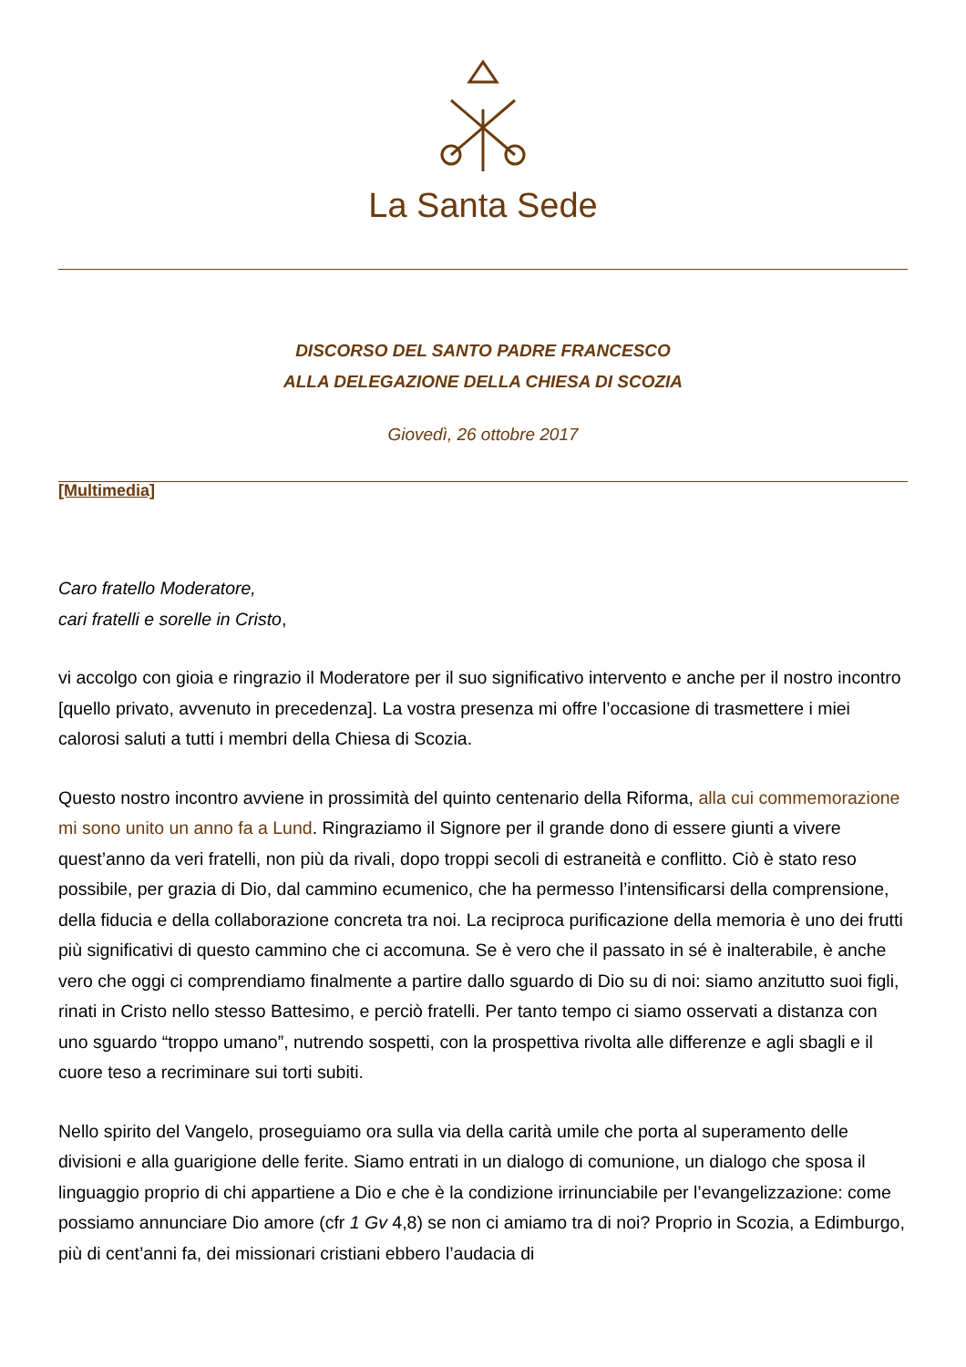La Santa Sede
DISCORSO DEL SANTO PADRE FRANCESCO
ALLA DELEGAZIONE DELLA CHIESA DI SCOZIA
Giovedì, 26 ottobre 2017
[Multimedia]
Caro fratello Moderatore,
cari fratelli e sorelle in Cristo,
vi accolgo con gioia e ringrazio il Moderatore per il suo significativo intervento e anche per il nostro incontro [quello privato, avvenuto in precedenza]. La vostra presenza mi offre l’occasione di trasmettere i miei calorosi saluti a tutti i membri della Chiesa di Scozia.
Questo nostro incontro avviene in prossimità del quinto centenario della Riforma, alla cui commemorazione mi sono unito un anno fa a Lund. Ringraziamo il Signore per il grande dono di essere giunti a vivere quest’anno da veri fratelli, non più da rivali, dopo troppi secoli di estraneità e conflitto. Ciò è stato reso possibile, per grazia di Dio, dal cammino ecumenico, che ha permesso l’intensificarsi della comprensione, della fiducia e della collaborazione concreta tra noi. La reciproca purificazione della memoria è uno dei frutti più significativi di questo cammino che ci accomuna. Se è vero che il passato in sé è inalterabile, è anche vero che oggi ci comprendiamo finalmente a partire dallo sguardo di Dio su di noi: siamo anzitutto suoi figli, rinati in Cristo nello stesso Battesimo, e perciò fratelli. Per tanto tempo ci siamo osservati a distanza con uno sguardo “troppo umano”, nutrendo sospetti, con la prospettiva rivolta alle differenze e agli sbagli e il cuore teso a recriminare sui torti subiti.
Nello spirito del Vangelo, proseguiamo ora sulla via della carità umile che porta al superamento delle divisioni e alla guarigione delle ferite. Siamo entrati in un dialogo di comunione, un dialogo che sposa il linguaggio proprio di chi appartiene a Dio e che è la condizione irrinunciabile per l’evangelizzazione: come possiamo annunciare Dio amore (cfr 1 Gv 4,8) se non ci amiamo tra di noi? Proprio in Scozia, a Edimburgo, più di cent’anni fa, dei missionari cristiani ebbero l’audacia di